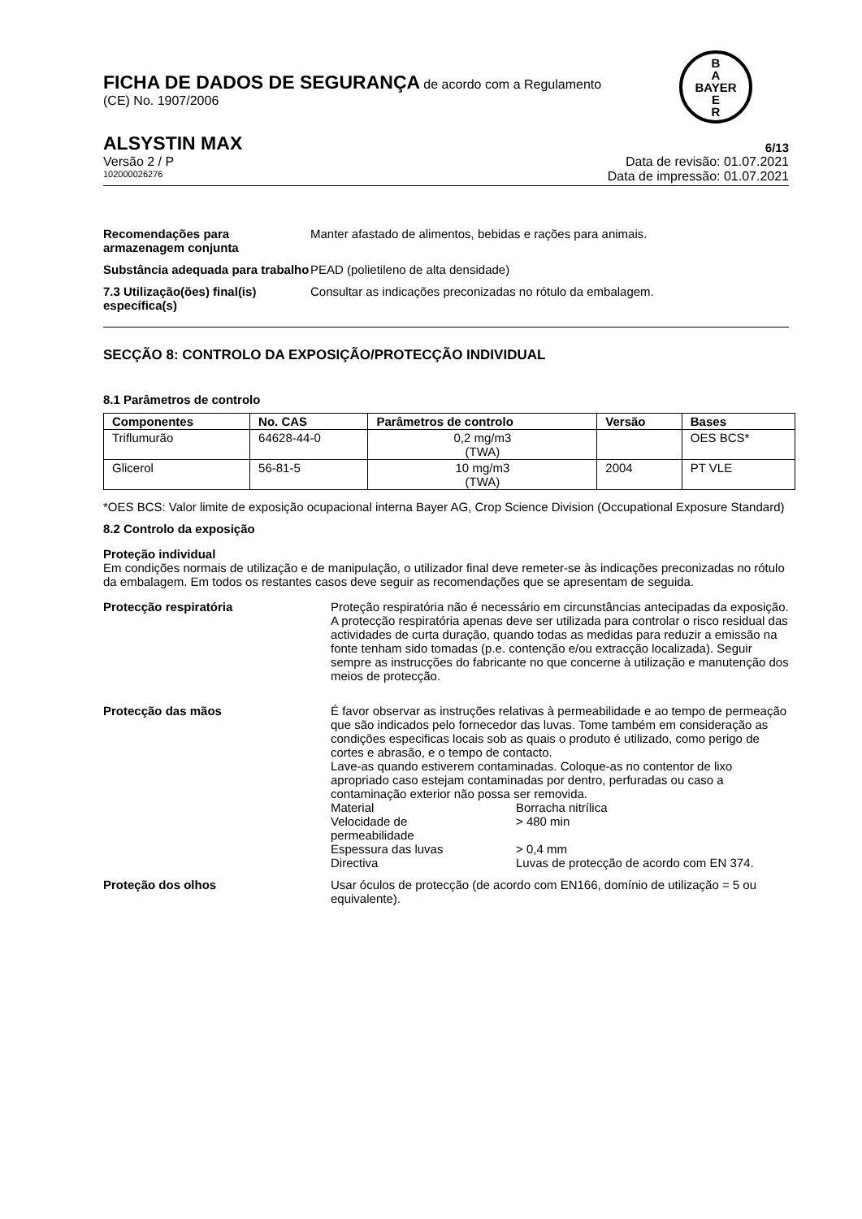B
A
BAYER
E
R
FICHA DE DADOS DE SEGURANÇA de acordo com a Regulamento
(CE) No. 1907/2006
ALSYSTIN MAX 6/13
Versão 2 / P Data de revisão: 01.07.2021
102000026276 Data de impressão: 01.07.2021
Recomendações para armazenagem conjunta
Manter afastado de alimentos, bebidas e rações para animais.
Substância adequada para trabalho
PEAD (polietileno de alta densidade)
7.3 Utilização(ões) final(is) específica(s)
Consultar as indicações preconizadas no rótulo da embalagem.
SECÇÃO 8: CONTROLO DA EXPOSIÇÃO/PROTECÇÃO INDIVIDUAL
8.1 Parâmetros de controlo
| Componentes | No. CAS | Parâmetros de controlo | Versão | Bases |
| --- | --- | --- | --- | --- |
| Triflumurão | 64628-44-0 | 0,2 mg/m3 (TWA) | | OES BCS* |
| Glicerol | 56-81-5 | 10 mg/m3 (TWA) | 2004 | PT VLE |
*OES BCS: Valor limite de exposição ocupacional interna Bayer AG, Crop Science Division (Occupational Exposure Standard)
8.2 Controlo da exposição
Proteção individual
Em condições normais de utilização e de manipulação, o utilizador final deve remeter-se às indicações preconizadas no rótulo da embalagem. Em todos os restantes casos deve seguir as recomendações que se apresentam de seguida.
Protecção respiratória Proteção respiratória não é necessário em circunstâncias antecipadas da exposição.
A protecção respiratória apenas deve ser utilizada para controlar o risco residual das actividades de curta duração, quando todas as medidas para reduzir a emissão na fonte tenham sido tomadas (p.e. contenção e/ou extracção localizada). Seguir sempre as instrucções do fabricante no que concerne à utilização e manutenção dos meios de protecção.
Protecção das mãos É favor observar as instruções relativas à permeabilidade e ao tempo de permeação que são indicados pelo fornecedor das luvas. Tome também em consideração as condições especificas locais sob as quais o produto é utilizado, como perigo de cortes e abrasão, e o tempo de contacto.
Lave-as quando estiverem contaminadas. Coloque-as no contentor de lixo apropriado caso estejam contaminadas por dentro, perfuradas ou caso a contaminação exterior não possa ser removida.
| Material | Borracha nitrílica |
| Velocidade de permeabilidade | > 480 min |
| Espessura das luvas | > 0,4 mm |
| Directiva | Luvas de protecção de acordo com EN 374. |
Proteção dos olhos Usar óculos de protecção (de acordo com EN166, domínio de utilização = 5 ou equivalente).